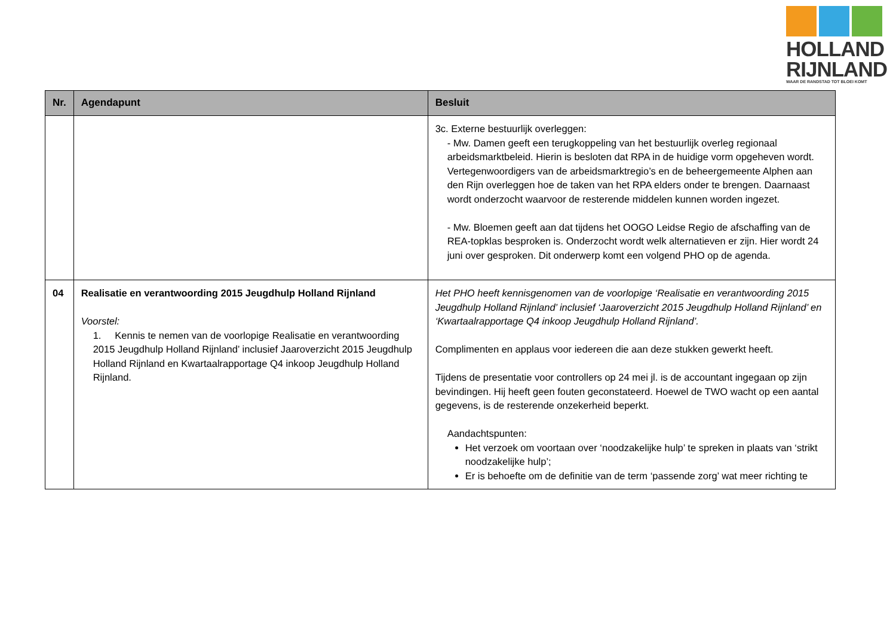HOLLAND
RIJNLAND
WAAR DE RANDSTAD TOT BLOEI KOMT
| Nr. | Agendapunt | Besluit |
| --- | --- | --- |
| | | 3c. Externe bestuurlijk overleggen: - Mw. Damen geeft een terugkoppeling van het bestuurlijk overleg regionaal arbeidsmarktbeleid. Hierin is besloten dat RPA in de huidige vorm opgeheven wordt. Vertegenwoordigers van de arbeidsmarktregio’s en de beheergemeente Alphen aan den Rijn overleggen hoe de taken van het RPA elders onder te brengen. Daarnaast wordt onderzocht waarvoor de resterende middelen kunnen worden ingezet. - Mw. Bloemen geeft aan dat tijdens het OOGO Leidse Regio de afschaffing van de REA-topklas besproken is. Onderzocht wordt welk alternatieven er zijn. Hier wordt 24 juni over gesproken. Dit onderwerp komt een volgend PHO op de agenda. |
| 04 | Realisatie en verantwoording 2015 Jeugdhulp Holland Rijnland Voorstel: 1. Kennis te nemen van de voorlopige Realisatie en verantwoording 2015 Jeugdhulp Holland Rijnland’ inclusief Jaaroverzicht 2015 Jeugdhulp Holland Rijnland en Kwartaalrapportage Q4 inkoop Jeugdhulp Holland Rijnland. | Het PHO heeft kennisgenomen van de voorlopige ‘Realisatie en verantwoording 2015 Jeugdhulp Holland Rijnland’ inclusief ‘Jaaroverzicht 2015 Jeugdhulp Holland Rijnland’ en ‘Kwartaalrapportage Q4 inkoop Jeugdhulp Holland Rijnland’. Complimenten en applaus voor iedereen die aan deze stukken gewerkt heeft. Tijdens de presentatie voor controllers op 24 mei jl. is de accountant ingegaan op zijn bevindingen. Hij heeft geen fouten geconstateerd. Hoewel de TWO wacht op een aantal gegevens, is de resterende onzekerheid beperkt. Aandachtspunten: Het verzoek om voortaan over ‘noodzakelijke hulp’ te spreken in plaats van ‘strikt noodzakelijke hulp’; Er is behoefte om de definitie van de term ‘passende zorg’ wat meer richting te |